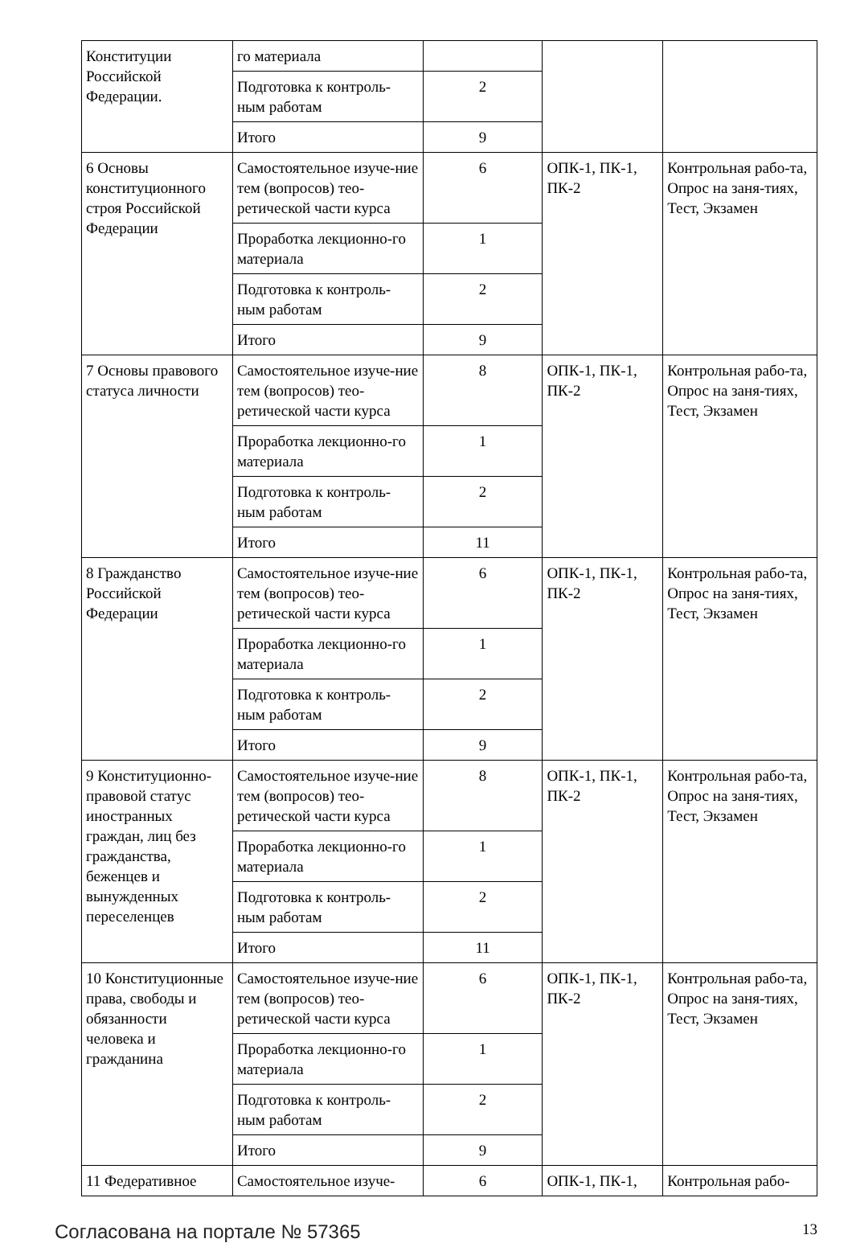| Конституции Российской Федерации. | го материала | | | |
| | Подготовка к контроль-ным работам | 2 | | |
| | Итого | 9 | | |
| 6 Основы конституционного строя Российской Федерации | Самостоятельное изуче-ние тем (вопросов) тео-ретической части курса | 6 | ОПК-1, ПК-1, ПК-2 | Контрольная рабо-та, Опрос на заня-тиях, Тест, Экзамен |
| | Проработка лекционно-го материала | 1 | | |
| | Подготовка к контроль-ным работам | 2 | | |
| | Итого | 9 | | |
| 7 Основы правового статуса личности | Самостоятельное изуче-ние тем (вопросов) тео-ретической части курса | 8 | ОПК-1, ПК-1, ПК-2 | Контрольная рабо-та, Опрос на заня-тиях, Тест, Экзамен |
| | Проработка лекционно-го материала | 1 | | |
| | Подготовка к контроль-ным работам | 2 | | |
| | Итого | 11 | | |
| 8 Гражданство Российской Федерации | Самостоятельное изуче-ние тем (вопросов) тео-ретической части курса | 6 | ОПК-1, ПК-1, ПК-2 | Контрольная рабо-та, Опрос на заня-тиях, Тест, Экзамен |
| | Проработка лекционно-го материала | 1 | | |
| | Подготовка к контроль-ным работам | 2 | | |
| | Итого | 9 | | |
| 9 Конституционно-правовой статус иностранных граждан, лиц без гражданства, беженцев и вынужденных переселенцев | Самостоятельное изуче-ние тем (вопросов) тео-ретической части курса | 8 | ОПК-1, ПК-1, ПК-2 | Контрольная рабо-та, Опрос на заня-тиях, Тест, Экзамен |
| | Проработка лекционно-го материала | 1 | | |
| | Подготовка к контроль-ным работам | 2 | | |
| | Итого | 11 | | |
| 10 Конституционные права, свободы и обязанности человека и гражданина | Самостоятельное изуче-ние тем (вопросов) тео-ретической части курса | 6 | ОПК-1, ПК-1, ПК-2 | Контрольная рабо-та, Опрос на заня-тиях, Тест, Экзамен |
| | Проработка лекционно-го материала | 1 | | |
| | Подготовка к контроль-ным работам | 2 | | |
| | Итого | 9 | | |
| 11 Федеративное | Самостоятельное изуче- | 6 | ОПК-1, ПК-1, | Контрольная рабо- |
Согласована на портале № 57365 13